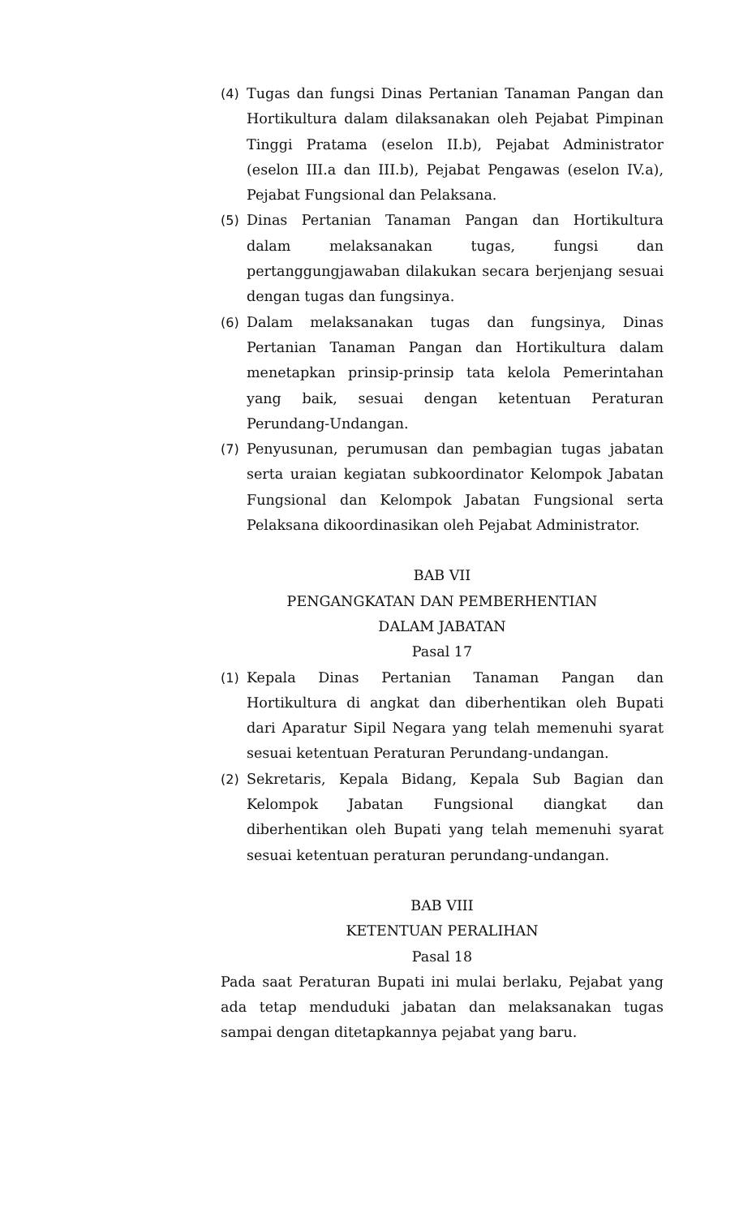(4) Tugas dan fungsi Dinas Pertanian Tanaman Pangan dan Hortikultura dalam dilaksanakan oleh Pejabat Pimpinan Tinggi Pratama (eselon II.b), Pejabat Administrator (eselon III.a dan III.b), Pejabat Pengawas (eselon IV.a), Pejabat Fungsional dan Pelaksana.
(5) Dinas Pertanian Tanaman Pangan dan Hortikultura dalam melaksanakan tugas, fungsi dan pertanggungjawaban dilakukan secara berjenjang sesuai dengan tugas dan fungsinya.
(6) Dalam melaksanakan tugas dan fungsinya, Dinas Pertanian Tanaman Pangan dan Hortikultura dalam menetapkan prinsip-prinsip tata kelola Pemerintahan yang baik, sesuai dengan ketentuan Peraturan Perundang-Undangan.
(7) Penyusunan, perumusan dan pembagian tugas jabatan serta uraian kegiatan subkoordinator Kelompok Jabatan Fungsional dan Kelompok Jabatan Fungsional serta Pelaksana dikoordinasikan oleh Pejabat Administrator.
BAB VII
PENGANGKATAN DAN PEMBERHENTIAN
DALAM JABATAN
Pasal 17
(1) Kepala Dinas Pertanian Tanaman Pangan dan Hortikultura di angkat dan diberhentikan oleh Bupati dari Aparatur Sipil Negara yang telah memenuhi syarat sesuai ketentuan Peraturan Perundang-undangan.
(2) Sekretaris, Kepala Bidang, Kepala Sub Bagian dan Kelompok Jabatan Fungsional diangkat dan diberhentikan oleh Bupati yang telah memenuhi syarat sesuai ketentuan peraturan perundang-undangan.
BAB VIII
KETENTUAN PERALIHAN
Pasal 18
Pada saat Peraturan Bupati ini mulai berlaku, Pejabat yang ada tetap menduduki jabatan dan melaksanakan tugas sampai dengan ditetapkannya pejabat yang baru.